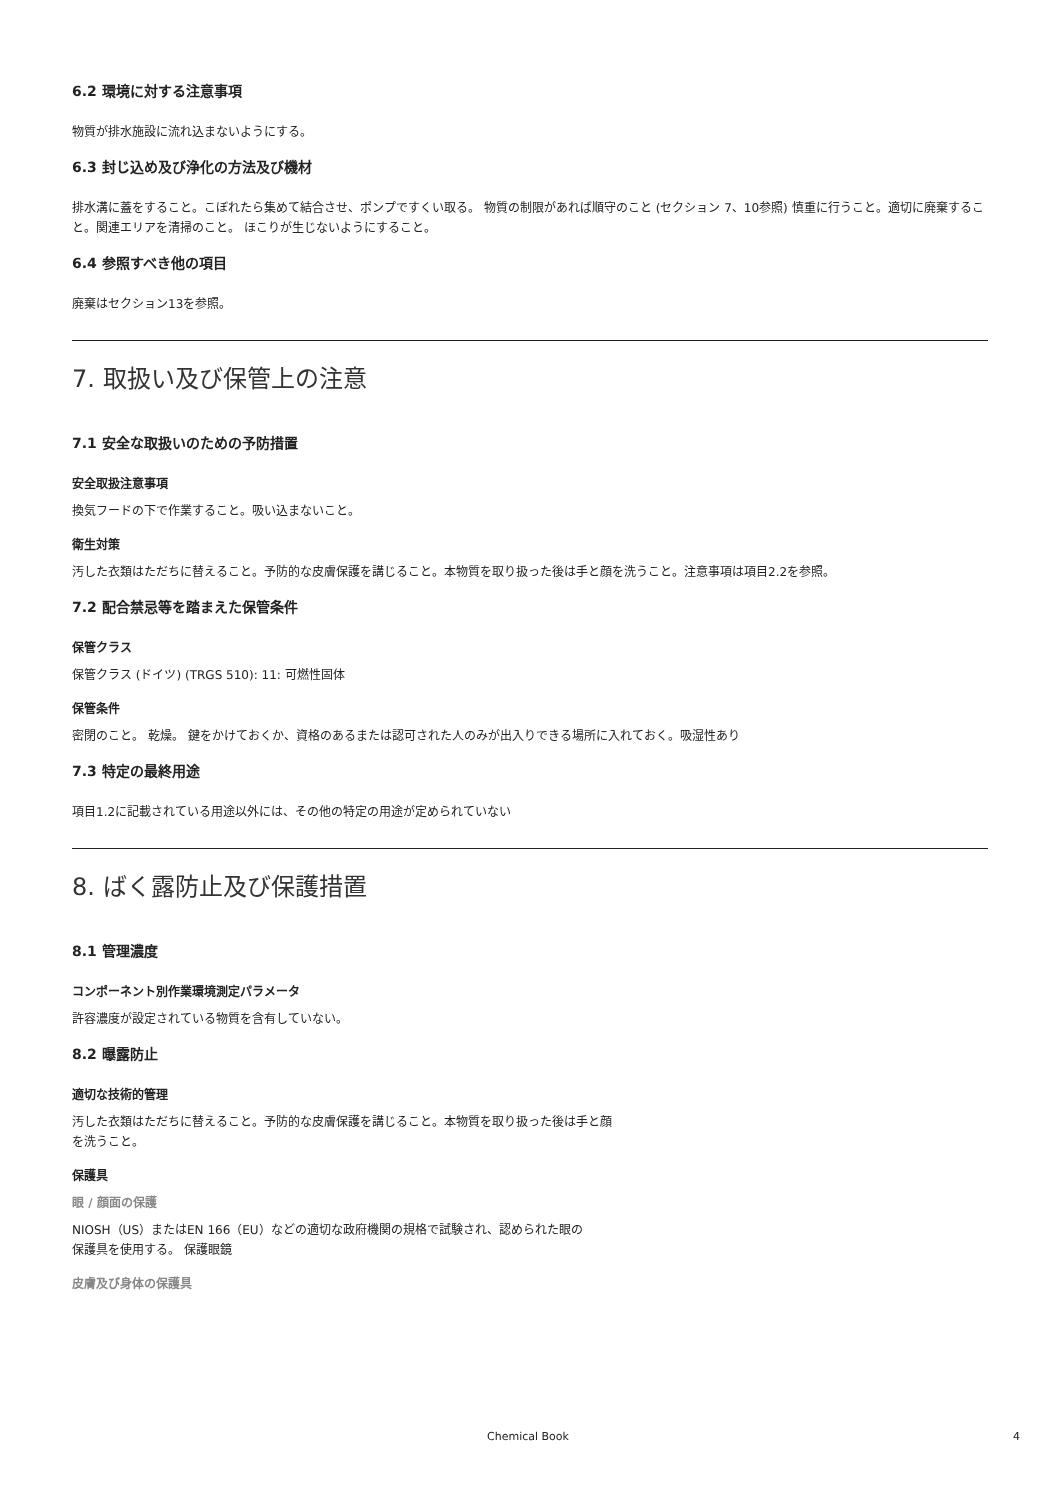6.2 環境に対する注意事項
物質が排水施設に流れ込まないようにする。
6.3 封じ込め及び浄化の方法及び機材
排水溝に蓋をすること。こぼれたら集めて結合させ、ポンプですくい取る。 物質の制限があれば順守のこと (セクション 7、10参照) 慎重に行うこと。適切に廃棄すること。関連エリアを清掃のこと。 ほこりが生じないようにすること。
6.4 参照すべき他の項目
廃棄はセクション13を参照。
7. 取扱い及び保管上の注意
7.1 安全な取扱いのための予防措置
安全取扱注意事項
換気フードの下で作業すること。吸い込まないこと。
衛生対策
汚した衣類はただちに替えること。予防的な皮膚保護を講じること。本物質を取り扱った後は手と顔を洗うこと。注意事項は項目2.2を参照。
7.2 配合禁忌等を踏まえた保管条件
保管クラス
保管クラス (ドイツ) (TRGS 510): 11: 可燃性固体
保管条件
密閉のこと。 乾燥。 鍵をかけておくか、資格のあるまたは認可された人のみが出入りできる場所に入れておく。吸湿性あり
7.3 特定の最終用途
項目1.2に記載されている用途以外には、その他の特定の用途が定められていない
8. ばく露防止及び保護措置
8.1 管理濃度
コンポーネント別作業環境測定パラメータ
許容濃度が設定されている物質を含有していない。
8.2 曝露防止
適切な技術的管理
汚した衣類はただちに替えること。予防的な皮膚保護を講じること。本物質を取り扱った後は手と顔
を洗うこと。
保護具
眼 / 顔面の保護
NIOSH（US）またはEN 166（EU）などの適切な政府機関の規格で試験され、認められた眼の
保護具を使用する。 保護眼鏡
皮膚及び身体の保護具
Chemical Book 4